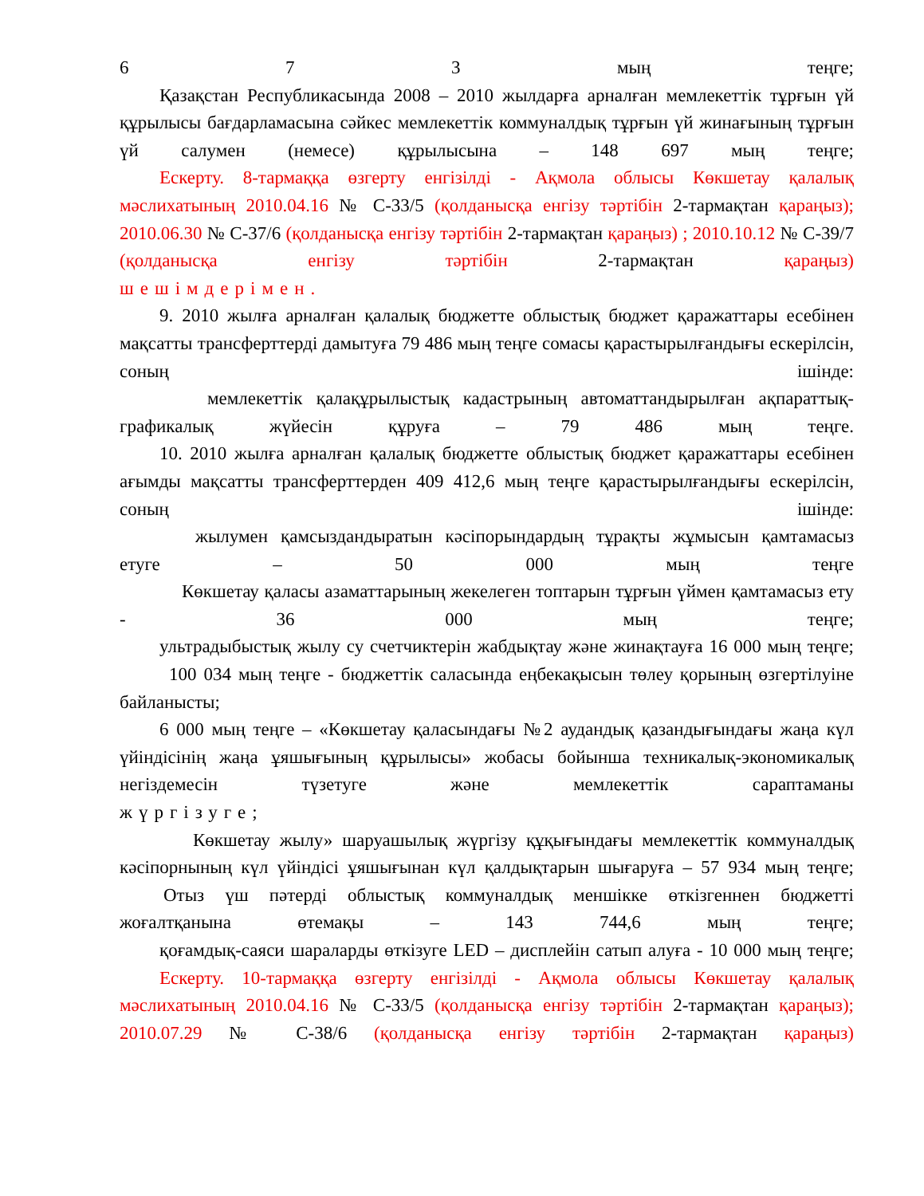6 7 3 мың теңге;
Қазақстан Республикасында 2008 – 2010 жылдарға арналған мемлекеттік тұрғын үй құрылысы бағдарламасына сәйкес мемлекеттік коммуналдық тұрғын үй жинағының тұрғын үй салумен (немесе) құрылысына – 148 697 мың теңге;
Ескерту. 8-тармаққа өзгерту енгізілді - Ақмола облысы Көкшетау қалалық мәслихатының 2010.04.16 № С-33/5 (қолданысқа енгізу тәртібін 2-тармақтан қараңыз); 2010.06.30 № С-37/6 (қолданысқа енгізу тәртібін 2-тармақтан қараңыз) ; 2010.10.12 № С-39/7 (қолданысқа енгізу тәртібін 2-тармақтан қараңыз)
шешімдерімен.
9. 2010 жылға арналған қалалық бюджетте облыстық бюджет қаражаттары есебінен мақсатты трансферттерді дамытуға 79 486 мың теңге сомасы қарастырылғандығы ескерілсін, соның ішінде:
мемлекеттік қалақұрылыстық кадастрының автоматтандырылған ақпараттық-графикалық жүйесін құруға – 79 486 мың теңге.
10. 2010 жылға арналған қалалық бюджетте облыстық бюджет қаражаттары есебінен ағымды мақсатты трансферттерден 409 412,6 мың теңге қарастырылғандығы ескерілсін, соның ішінде:
жылумен қамсыздандыратын кәсіпорындардың тұрақты жұмысын қамтамасыз етуге – 50 000 мың теңге
Көкшетау қаласы азаматтарының жекелеген топтарын тұрғын үймен қамтамасыз ету - 36 000 мың теңге;
ультрадыбыстық жылу су счетчиктерін жабдықтау және жинақтауға 16 000 мың теңге;
100 034 мың теңге - бюджеттік саласында еңбекақысын төлеу қорының өзгертілуіне байланысты;
6 000 мың теңге – «Көкшетау қаласындағы №2 аудандық қазандығындағы жаңа күл үйіндісінің жаңа ұяшығының құрылысы» жобасы бойынша техникалық-экономикалық негіздемесін түзетуге және мемлекеттік сараптаманы
жүргізуге;
Көкшетау жылу» шаруашылық жүргізу құқығындағы мемлекеттік коммуналдық кәсіпорнының күл үйіндісі ұяшығынан күл қалдықтарын шығаруға – 57 934 мың теңге;
Отыз үш пәтерді облыстық коммуналдық меншікке өткізгеннен бюджетті жоғалтқанына өтемақы – 143 744,6 мың теңге;
қоғамдық-саяси шараларды өткізуге LED – дисплейін сатып алуға - 10 000 мың теңге;
Ескерту. 10-тармаққа өзгерту енгізілді - Ақмола облысы Көкшетау қалалық мәслихатының 2010.04.16 № С-33/5 (қолданысқа енгізу тәртібін 2-тармақтан қараңыз); 2010.07.29 № С-38/6 (қолданысқа енгізу тәртібін 2-тармақтан қараңыз)